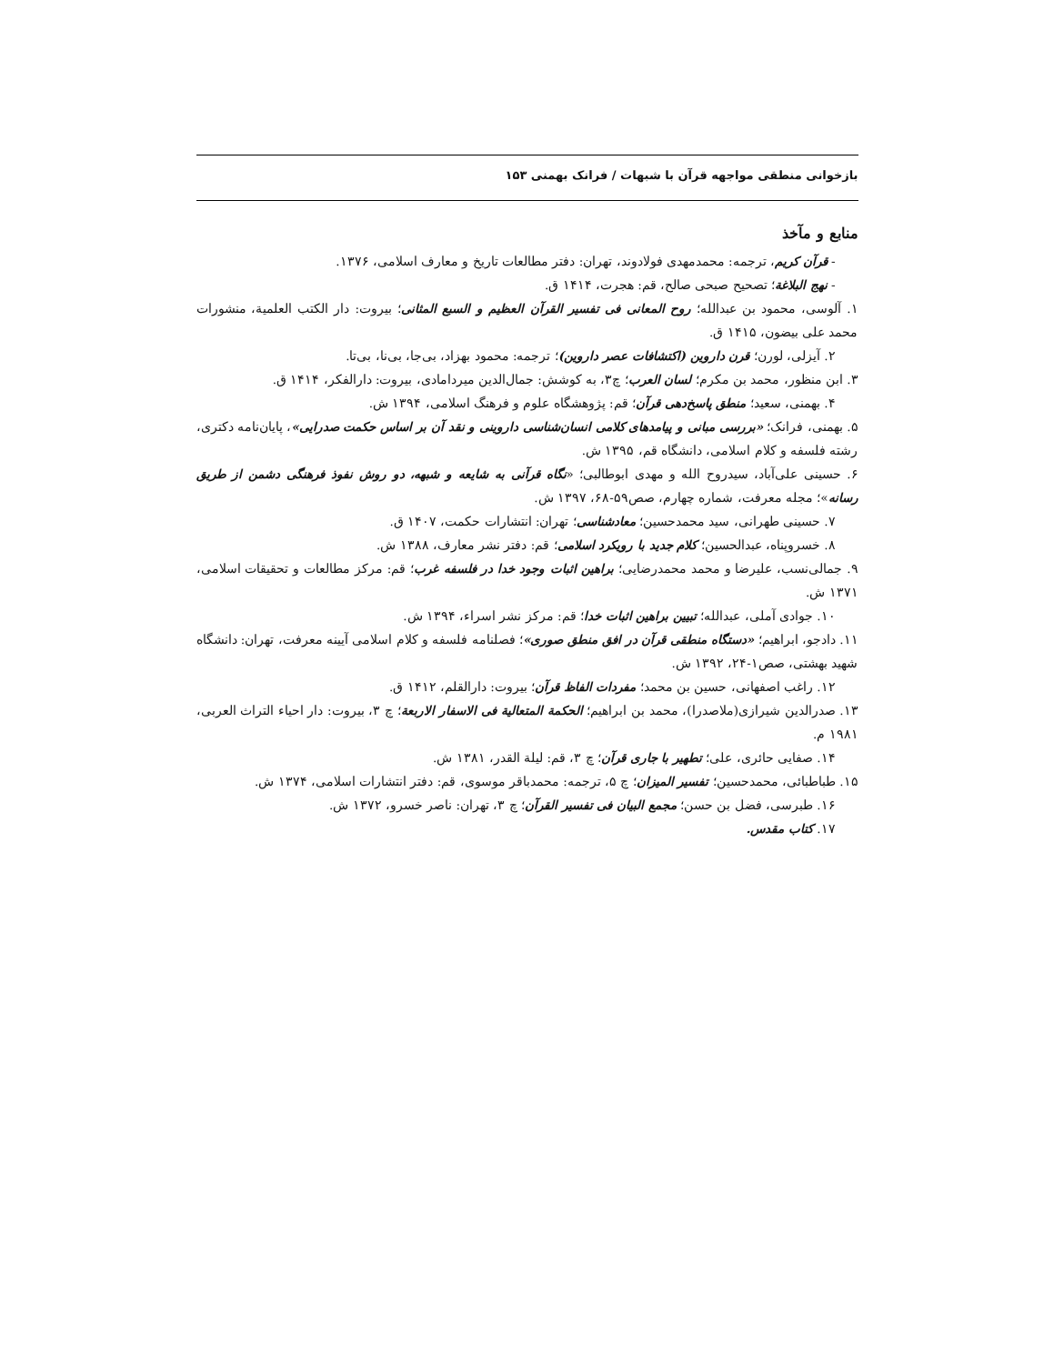بازخوانی منطقی مواجهه قرآن با شبهات / فرانک بهمنی ۱۵۳
منابع و مآخذ
- قرآن کریم، ترجمه: محمدمهدی فولادوند، تهران: دفتر مطالعات تاریخ و معارف اسلامی، ۱۳۷۶.
- نهج البلاغة؛ تصحیح صبحی صالح، قم: هجرت، ۱۴۱۴ ق.
۱. آلوسی، محمود بن عبدالله؛ روح المعانی فی تفسیر القرآن العظیم و السبع المثانی؛ بیروت: دار الکتب العلمیة، منشورات محمد علی بیضون، ۱۴۱۵ ق.
۲. آیزلی، لورن؛ قرن داروین (اکتشافات عصر داروین)؛ ترجمه: محمود بهزاد، بی‌جا، بی‌نا، بی‌تا.
۳. ابن منظور، محمد بن مکرم؛ لسان العرب؛ چ۳، به کوشش: جمال‌الدین میردامادی، بیروت: دارالفکر، ۱۴۱۴ ق.
۴. بهمنی، سعید؛ منطق پاسخ‌دهی قرآن؛ قم: پژوهشگاه علوم و فرهنگ اسلامی، ۱۳۹۴ ش.
۵. بهمنی، فرانک؛ «بررسی مبانی و پیامدهای کلامی انسان‌شناسی داروینی و نقد آن بر اساس حکمت صدرایی»، پایان‌نامه دکتری، رشته فلسفه و کلام اسلامی، دانشگاه قم، ۱۳۹۵ ش.
۶. حسینی علی‌آباد، سیدروح الله و مهدی ابوطالبی؛ «نگاه قرآنی به شایعه و شبهه، دو روش نفوذ فرهنگی دشمن از طریق رسانه»؛ مجله معرفت، شماره چهارم، صص۵۹-۶۸، ۱۳۹۷ ش.
۷. حسینی طهرانی، سید محمدحسین؛ معادشناسی؛ تهران: انتشارات حکمت، ۱۴۰۷ ق.
۸. خسروپناه، عبدالحسین؛ کلام جدید با رویکرد اسلامی؛ قم: دفتر نشر معارف، ۱۳۸۸ ش.
۹. جمالی‌نسب، علیرضا و محمد محمدرضایی؛ براهین اثبات وجود خدا در فلسفه غرب؛ قم: مرکز مطالعات و تحقیقات اسلامی، ۱۳۷۱ ش.
۱۰. جوادی آملی، عبدالله؛ تبیین براهین اثبات خدا؛ قم: مرکز نشر اسراء، ۱۳۹۴ ش.
۱۱. دادجو، ابراهیم؛ «دستگاه منطقی قرآن در افق منطق صوری»؛ فصلنامه فلسفه و کلام اسلامی آیینه معرفت، تهران: دانشگاه شهید بهشتی، صص۱-۲۴، ۱۳۹۲ ش.
۱۲. راغب اصفهانی، حسین بن محمد؛ مفردات الفاظ قرآن؛ بیروت: دارالقلم، ۱۴۱۲ ق.
۱۳. صدرالدین شیرازی(ملاصدرا)، محمد بن ابراهیم؛ الحکمة المتعالیة فی الاسفار الاربعة؛ چ ۳، بیروت: دار احیاء التراث العربی، ۱۹۸۱ م.
۱۴. صفایی حائری، علی؛ تطهیر با جاری قرآن؛ چ ۳، قم: لیلة القدر، ۱۳۸۱ ش.
۱۵. طباطبائی، محمدحسین؛ تفسیر المیزان؛ چ ۵، ترجمه: محمدباقر موسوی، قم: دفتر انتشارات اسلامی، ۱۳۷۴ ش.
۱۶. طبرسی، فضل بن حسن؛ مجمع البیان فی تفسیر القرآن؛ چ ۳، تهران: ناصر خسرو، ۱۳۷۲ ش.
۱۷. کتاب مقدس.